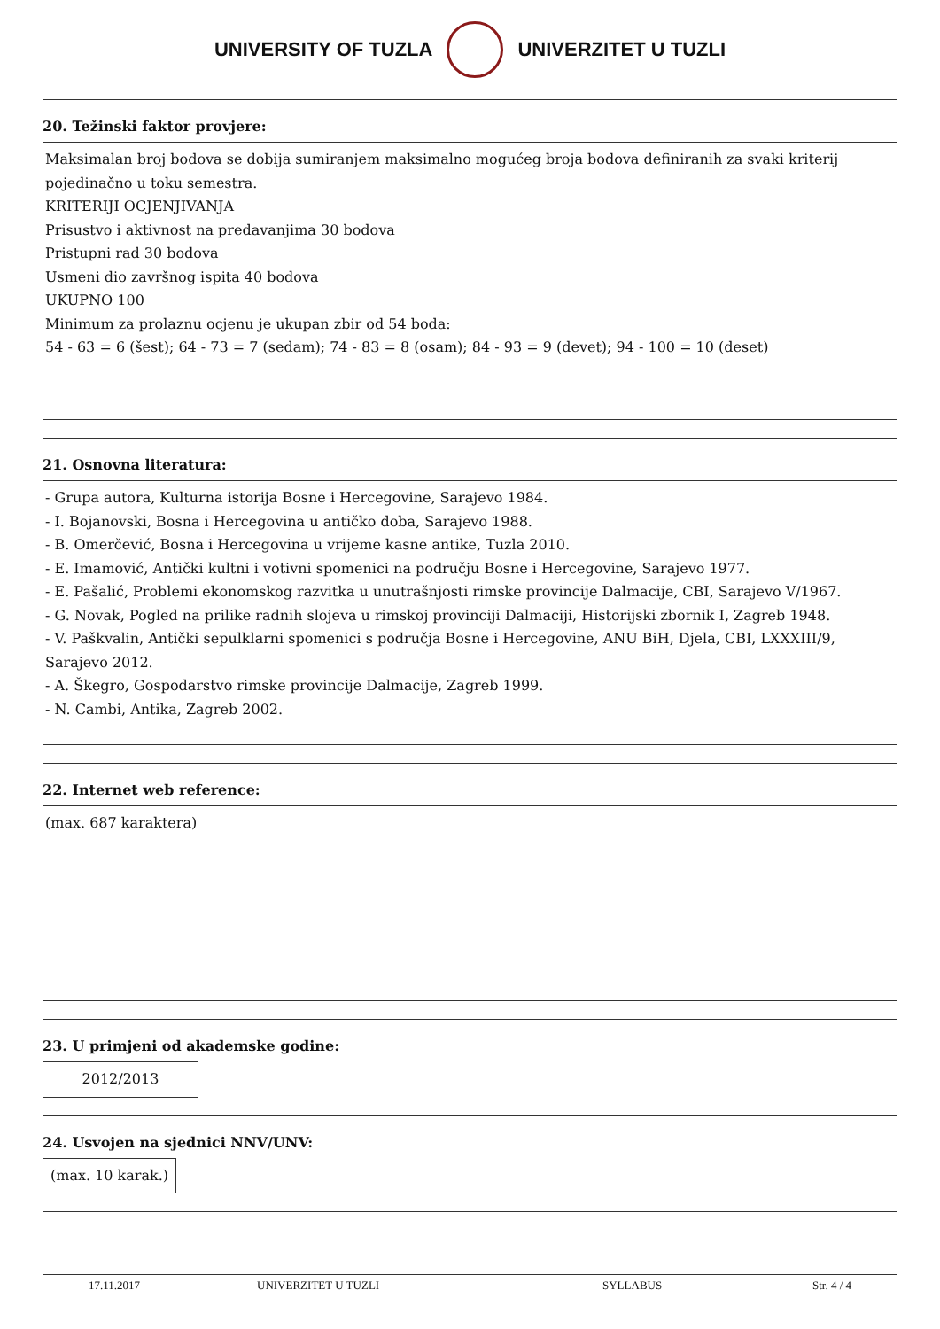UNIVERSITY OF TUZLA UNIVERZITET U TUZLI
20. Težinski faktor provjere:
Maksimalan broj bodova se dobija sumiranjem maksimalno mogućeg broja bodova definiranih za svaki kriterij pojedinačno u toku semestra.
KRITERIJI OCJENJIVANJA
Prisustvo i aktivnost na predavanjima 30 bodova
Pristupni rad 30 bodova
Usmeni dio završnog ispita 40 bodova
UKUPNO 100
Minimum za prolaznu ocjenu je ukupan zbir od 54 boda:
54 - 63 = 6 (šest); 64 - 73 = 7 (sedam); 74 - 83 = 8 (osam); 84 - 93 = 9 (devet); 94 - 100 = 10 (deset)
21. Osnovna literatura:
- Grupa autora, Kulturna istorija Bosne i Hercegovine, Sarajevo 1984.
- I. Bojanovski, Bosna i Hercegovina u antičko doba, Sarajevo 1988.
- B. Omerčević, Bosna i Hercegovina u vrijeme kasne antike, Tuzla 2010.
- E. Imamović, Antički kultni i votivni spomenici na području Bosne i Hercegovine, Sarajevo 1977.
- E. Pašalić, Problemi ekonomskog razvitka u unutrašnjosti rimske provincije Dalmacije, CBI, Sarajevo V/1967.
- G. Novak, Pogled na prilike radnih slojeva u rimskoj provinciji Dalmaciji, Historijski zbornik I, Zagreb 1948.
- V. Paškvalin, Antički sepulklarni spomenici s područja Bosne i Hercegovine, ANU BiH, Djela, CBI, LXXXIII/9, Sarajevo 2012.
- A. Škegro, Gospodarstvo rimske provincije Dalmacije, Zagreb 1999.
- N. Cambi, Antika, Zagreb 2002.
22. Internet web reference:
(max. 687 karaktera)
23. U primjeni od akademske godine:
2012/2013
24. Usvojen na sjednici NNV/UNV:
(max. 10 karak.)
17.11.2017 UNIVERZITET U TUZLI SYLLABUS Str. 4 / 4